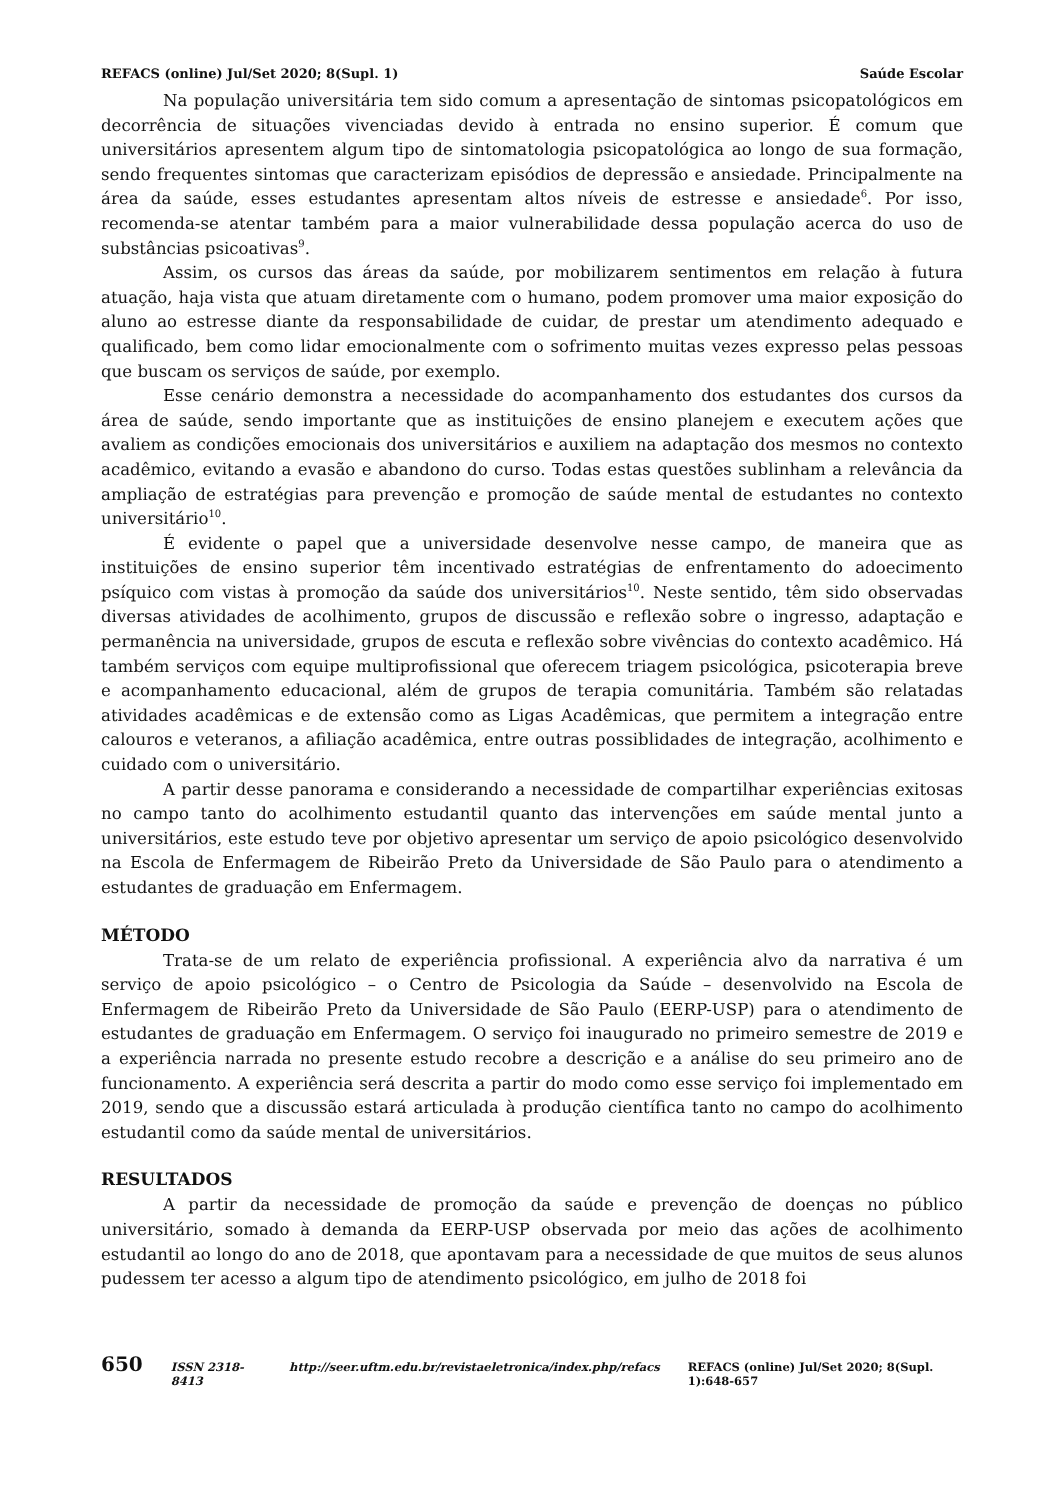REFACS (online) Jul/Set 2020; 8(Supl. 1) Saúde Escolar
Na população universitária tem sido comum a apresentação de sintomas psicopatológicos em decorrência de situações vivenciadas devido à entrada no ensino superior. É comum que universitários apresentem algum tipo de sintomatologia psicopatológica ao longo de sua formação, sendo frequentes sintomas que caracterizam episódios de depressão e ansiedade. Principalmente na área da saúde, esses estudantes apresentam altos níveis de estresse e ansiedade<sup>6</sup>. Por isso, recomenda-se atentar também para a maior vulnerabilidade dessa população acerca do uso de substâncias psicoativas<sup>9</sup>.
Assim, os cursos das áreas da saúde, por mobilizarem sentimentos em relação à futura atuação, haja vista que atuam diretamente com o humano, podem promover uma maior exposição do aluno ao estresse diante da responsabilidade de cuidar, de prestar um atendimento adequado e qualificado, bem como lidar emocionalmente com o sofrimento muitas vezes expresso pelas pessoas que buscam os serviços de saúde, por exemplo.
Esse cenário demonstra a necessidade do acompanhamento dos estudantes dos cursos da área de saúde, sendo importante que as instituições de ensino planejem e executem ações que avaliem as condições emocionais dos universitários e auxiliem na adaptação dos mesmos no contexto acadêmico, evitando a evasão e abandono do curso. Todas estas questões sublinham a relevância da ampliação de estratégias para prevenção e promoção de saúde mental de estudantes no contexto universitário<sup>10</sup>.
É evidente o papel que a universidade desenvolve nesse campo, de maneira que as instituições de ensino superior têm incentivado estratégias de enfrentamento do adoecimento psíquico com vistas à promoção da saúde dos universitários<sup>10</sup>. Neste sentido, têm sido observadas diversas atividades de acolhimento, grupos de discussão e reflexão sobre o ingresso, adaptação e permanência na universidade, grupos de escuta e reflexão sobre vivências do contexto acadêmico. Há também serviços com equipe multiprofissional que oferecem triagem psicológica, psicoterapia breve e acompanhamento educacional, além de grupos de terapia comunitária. Também são relatadas atividades acadêmicas e de extensão como as Ligas Acadêmicas, que permitem a integração entre calouros e veteranos, a afiliação acadêmica, entre outras possiblidades de integração, acolhimento e cuidado com o universitário.
A partir desse panorama e considerando a necessidade de compartilhar experiências exitosas no campo tanto do acolhimento estudantil quanto das intervenções em saúde mental junto a universitários, este estudo teve por objetivo apresentar um serviço de apoio psicológico desenvolvido na Escola de Enfermagem de Ribeirão Preto da Universidade de São Paulo para o atendimento a estudantes de graduação em Enfermagem.
MÉTODO
Trata-se de um relato de experiência profissional. A experiência alvo da narrativa é um serviço de apoio psicológico – o Centro de Psicologia da Saúde – desenvolvido na Escola de Enfermagem de Ribeirão Preto da Universidade de São Paulo (EERP-USP) para o atendimento de estudantes de graduação em Enfermagem. O serviço foi inaugurado no primeiro semestre de 2019 e a experiência narrada no presente estudo recobre a descrição e a análise do seu primeiro ano de funcionamento. A experiência será descrita a partir do modo como esse serviço foi implementado em 2019, sendo que a discussão estará articulada à produção científica tanto no campo do acolhimento estudantil como da saúde mental de universitários.
RESULTADOS
A partir da necessidade de promoção da saúde e prevenção de doenças no público universitário, somado à demanda da EERP-USP observada por meio das ações de acolhimento estudantil ao longo do ano de 2018, que apontavam para a necessidade de que muitos de seus alunos pudessem ter acesso a algum tipo de atendimento psicológico, em julho de 2018 foi
650 ISSN 2318-8413 http://seer.uftm.edu.br/revistaeletronica/index.php/refacs REFACS (online) Jul/Set 2020; 8(Supl. 1):648-657